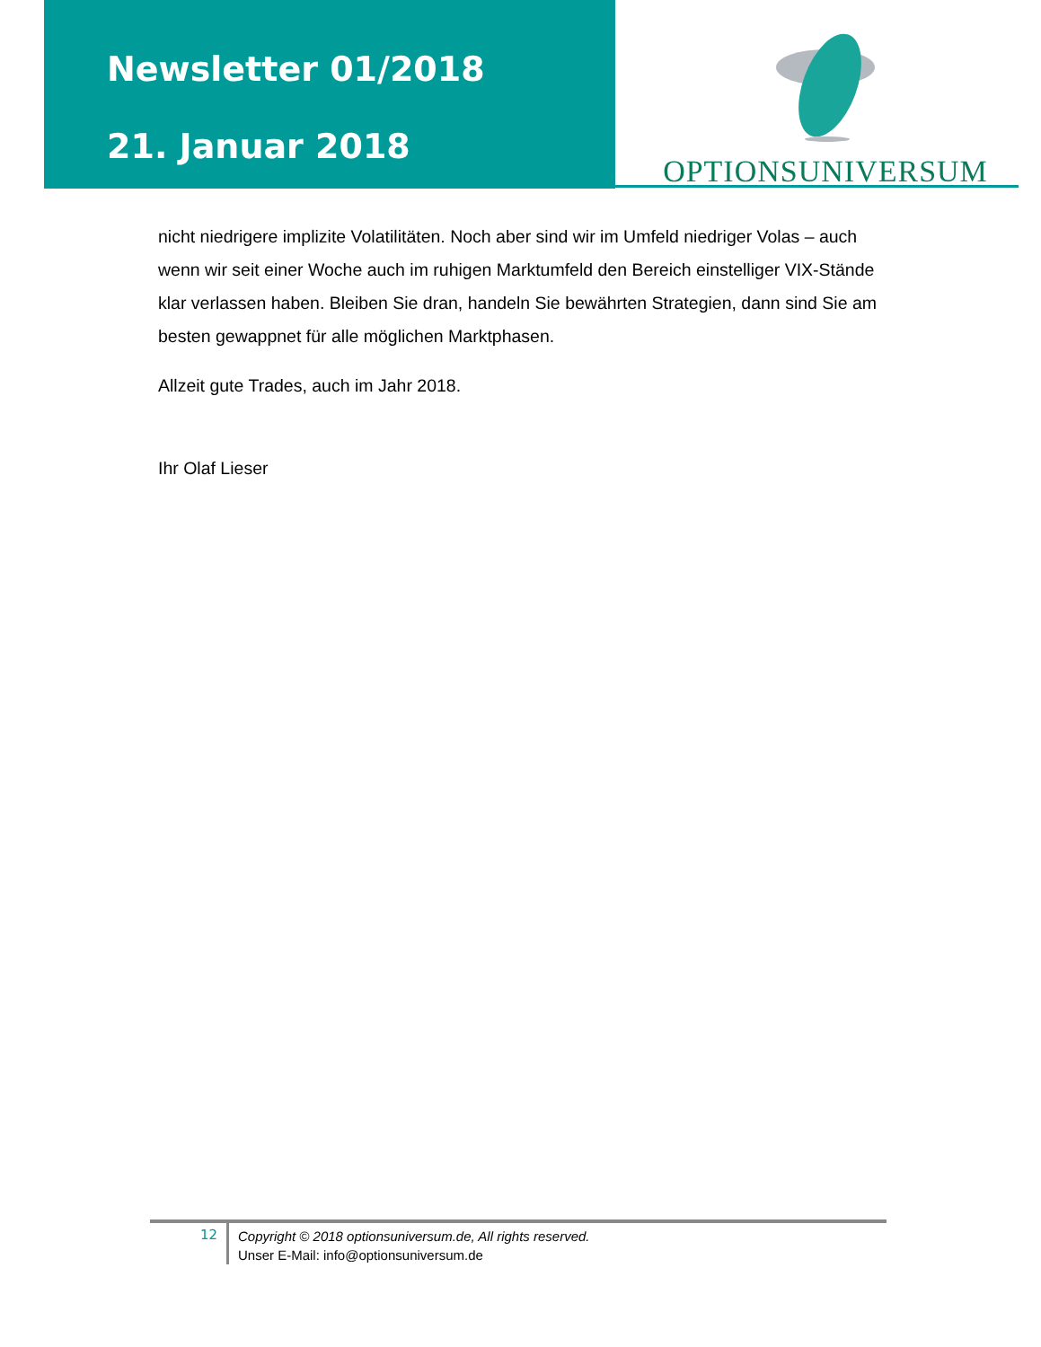Newsletter 01/2018
21. Januar 2018
OPTIONSUNIVERSUM
nicht niedrigere implizite Volatilitäten. Noch aber sind wir im Umfeld niedriger Volas – auch wenn wir seit einer Woche auch im ruhigen Marktumfeld den Bereich einstelliger VIX-Stände klar verlassen haben. Bleiben Sie dran, handeln Sie bewährten Strategien, dann sind Sie am besten gewappnet für alle möglichen Marktphasen.
Allzeit gute Trades, auch im Jahr 2018.
Ihr Olaf Lieser
12
Copyright © 2018 optionsuniversum.de, All rights reserved.
Unser E-Mail: info@optionsuniversum.de